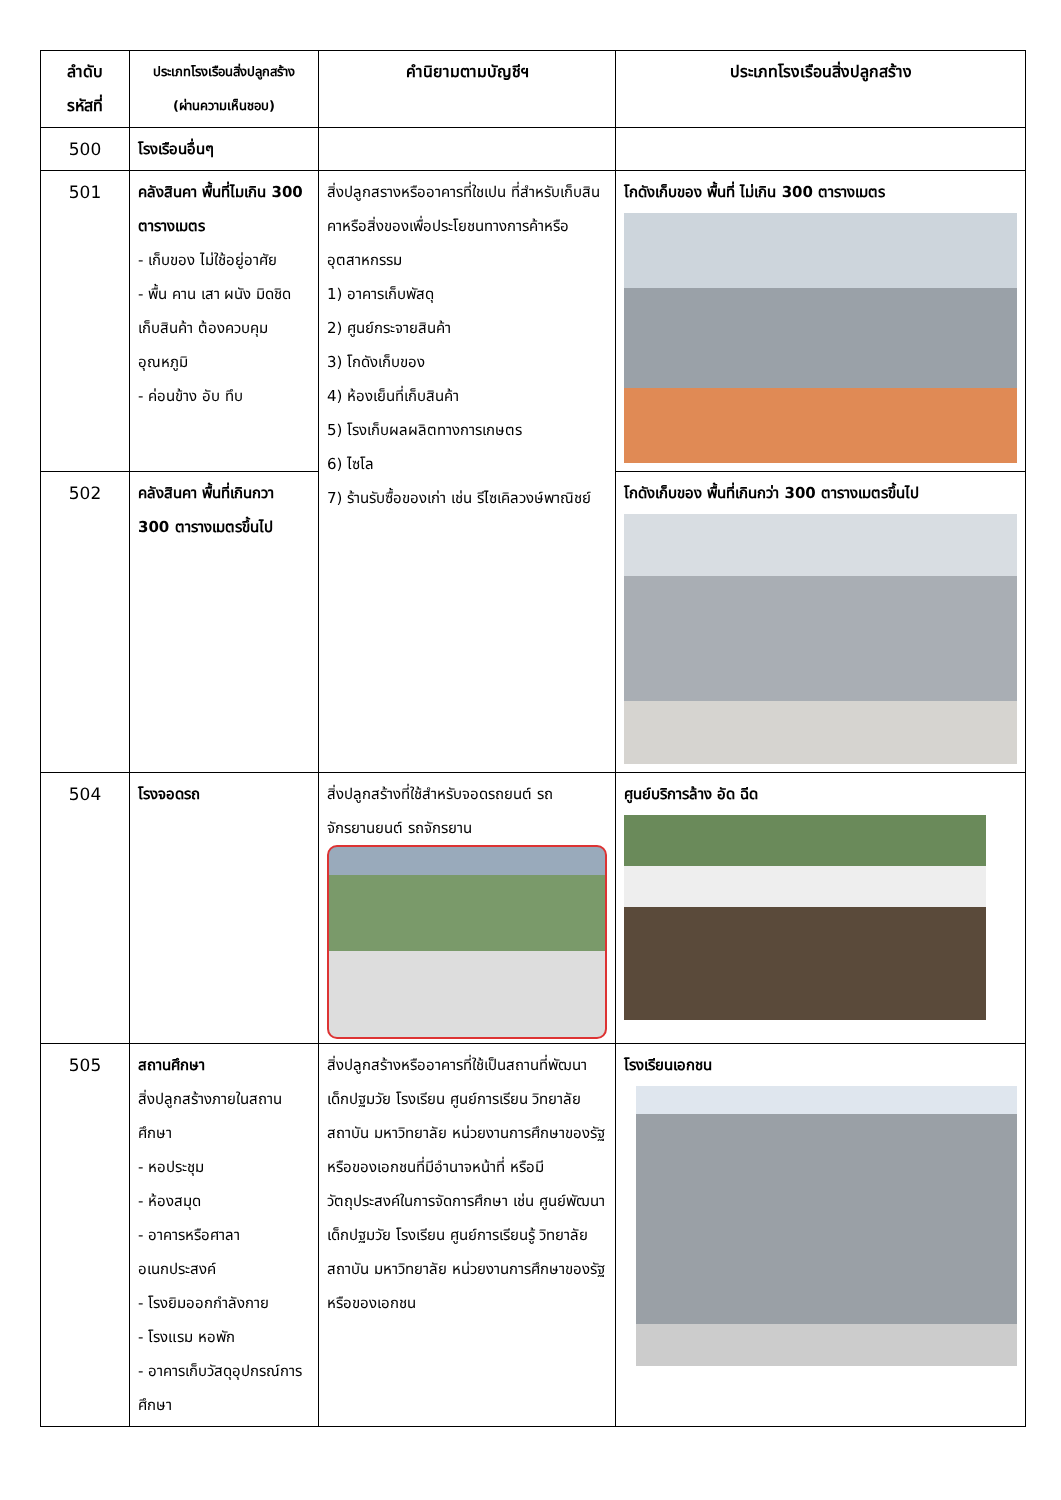| ลำดับ รหัสที่ | ประเภทโรงเรือนสิ่งปลูกสร้าง (ผ่านความเห็นชอบ) | คำนิยามตามบัญชีฯ | ประเภทโรงเรือนสิ่งปลูกสร้าง |
| --- | --- | --- | --- |
| 500 | โรงเรือนอื่นๆ | | |
| 501 | คลังสินคา พื้นที่ไมเกิน 300 ตารางเมตร - เก็บของ ไม่ใช้อยู่อาศัย - พื้น คาน เสา ผนัง มิดชิด เก็บสินค้า ต้องควบคุมอุณหภูมิ - ค่อนข้าง อับ ทึบ | สิ่งปลูกสรางหรืออาคารที่ใชเปน ที่สำหรับเก็บสินคาหรือสิ่งของเพื่อประโยชนทางการค้าหรืออุตสาหกรรม 1) อาคารเก็บพัสดุ 2) ศูนย์กระจายสินค้า 3) โกดังเก็บของ 4) ห้องเย็นที่เก็บสินค้า 5) โรงเก็บผลผลิตทางการเกษตร 6) ไซโล 7) ร้านรับซื้อของเก่า เช่น รีไซเคิลวงษ์พาณิชย์ | โกดังเก็บของ พื้นที่ ไม่เกิน 300 ตารางเมตร |
| 502 | คลังสินคา พื้นที่เกินกวา 300 ตารางเมตรขึ้นไป | | โกดังเก็บของ พื้นที่เกินกว่า 300 ตารางเมตรขึ้นไป |
| 504 | โรงจอดรถ | สิ่งปลูกสร้างที่ใช้สำหรับจอดรถยนต์ รถจักรยานยนต์ รถจักรยาน | ศูนย์บริการล้าง อัด ฉีด |
| 505 | สถานศึกษา สิ่งปลูกสร้างภายในสถานศึกษา - หอประชุม - ห้องสมุด - อาคารหรือศาลาอเนกประสงค์ - โรงยิมออกกำลังกาย - โรงแรม หอพัก - อาคารเก็บวัสดุอุปกรณ์การศึกษา | สิ่งปลูกสร้างหรืออาคารที่ใช้เป็นสถานที่พัฒนาเด็กปฐมวัย โรงเรียน ศูนย์การเรียน วิทยาลัย สถาบัน มหาวิทยาลัย หน่วยงานการศึกษาของรัฐหรือของเอกชนที่มีอำนาจหน้าที่ หรือมีวัตถุประสงค์ในการจัดการศึกษา เช่น ศูนย์พัฒนาเด็กปฐมวัย โรงเรียน ศูนย์การเรียนรู้ วิทยาลัย สถาบัน มหาวิทยาลัย หน่วยงานการศึกษาของรัฐหรือของเอกชน | โรงเรียนเอกชน |